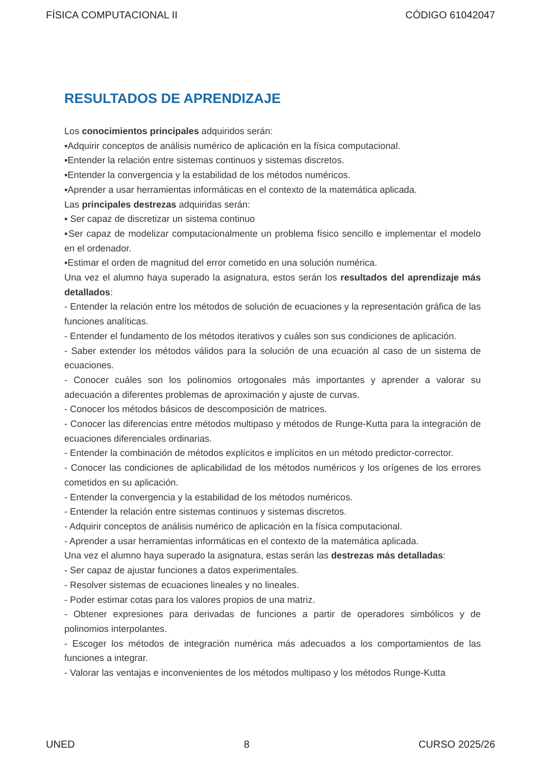FÍSICA COMPUTACIONAL II CÓDIGO 61042047
RESULTADOS DE APRENDIZAJE
Los conocimientos principales adquiridos serán:
▪Adquirir conceptos de análisis numérico de aplicación en la física computacional.
▪Entender la relación entre sistemas continuos y sistemas discretos.
▪Entender la convergencia y la estabilidad de los métodos numéricos.
▪Aprender a usar herramientas informáticas en el contexto de la matemática aplicada.
Las principales destrezas adquiridas serán:
▪ Ser capaz de discretizar un sistema continuo
▪Ser capaz de modelizar computacionalmente un problema físico sencillo e implementar el modelo en el ordenador.
▪Estimar el orden de magnitud del error cometido en una solución numérica.
Una vez el alumno haya superado la asignatura, estos serán los resultados del aprendizaje más detallados:
- Entender la relación entre los métodos de solución de ecuaciones y la representación gráfica de las funciones analíticas.
- Entender el fundamento de los métodos iterativos y cuáles son sus condiciones de aplicación.
- Saber extender los métodos válidos para la solución de una ecuación al caso de un sistema de ecuaciones.
- Conocer cuáles son los polinomios ortogonales más importantes y aprender a valorar su adecuación a diferentes problemas de aproximación y ajuste de curvas.
- Conocer los métodos básicos de descomposición de matrices.
- Conocer las diferencias entre métodos multipaso y métodos de Runge-Kutta para la integración de ecuaciones diferenciales ordinarias.
- Entender la combinación de métodos explícitos e implícitos en un método predictor-corrector.
- Conocer las condiciones de aplicabilidad de los métodos numéricos y los orígenes de los errores cometidos en su aplicación.
- Entender la convergencia y la estabilidad de los métodos numéricos.
- Entender la relación entre sistemas continuos y sistemas discretos.
- Adquirir conceptos de análisis numérico de aplicación en la física computacional.
- Aprender a usar herramientas informáticas en el contexto de la matemática aplicada.
Una vez el alumno haya superado la asignatura, estas serán las destrezas más detalladas:
- Ser capaz de ajustar funciones a datos experimentales.
- Resolver sistemas de ecuaciones lineales y no lineales.
- Poder estimar cotas para los valores propios de una matriz.
- Obtener expresiones para derivadas de funciones a partir de operadores simbólicos y de polinomios interpolantes.
- Escoger los métodos de integración numérica más adecuados a los comportamientos de las funciones a integrar.
- Valorar las ventajas e inconvenientes de los métodos multipaso y los métodos Runge-Kutta
UNED 8 CURSO 2025/26